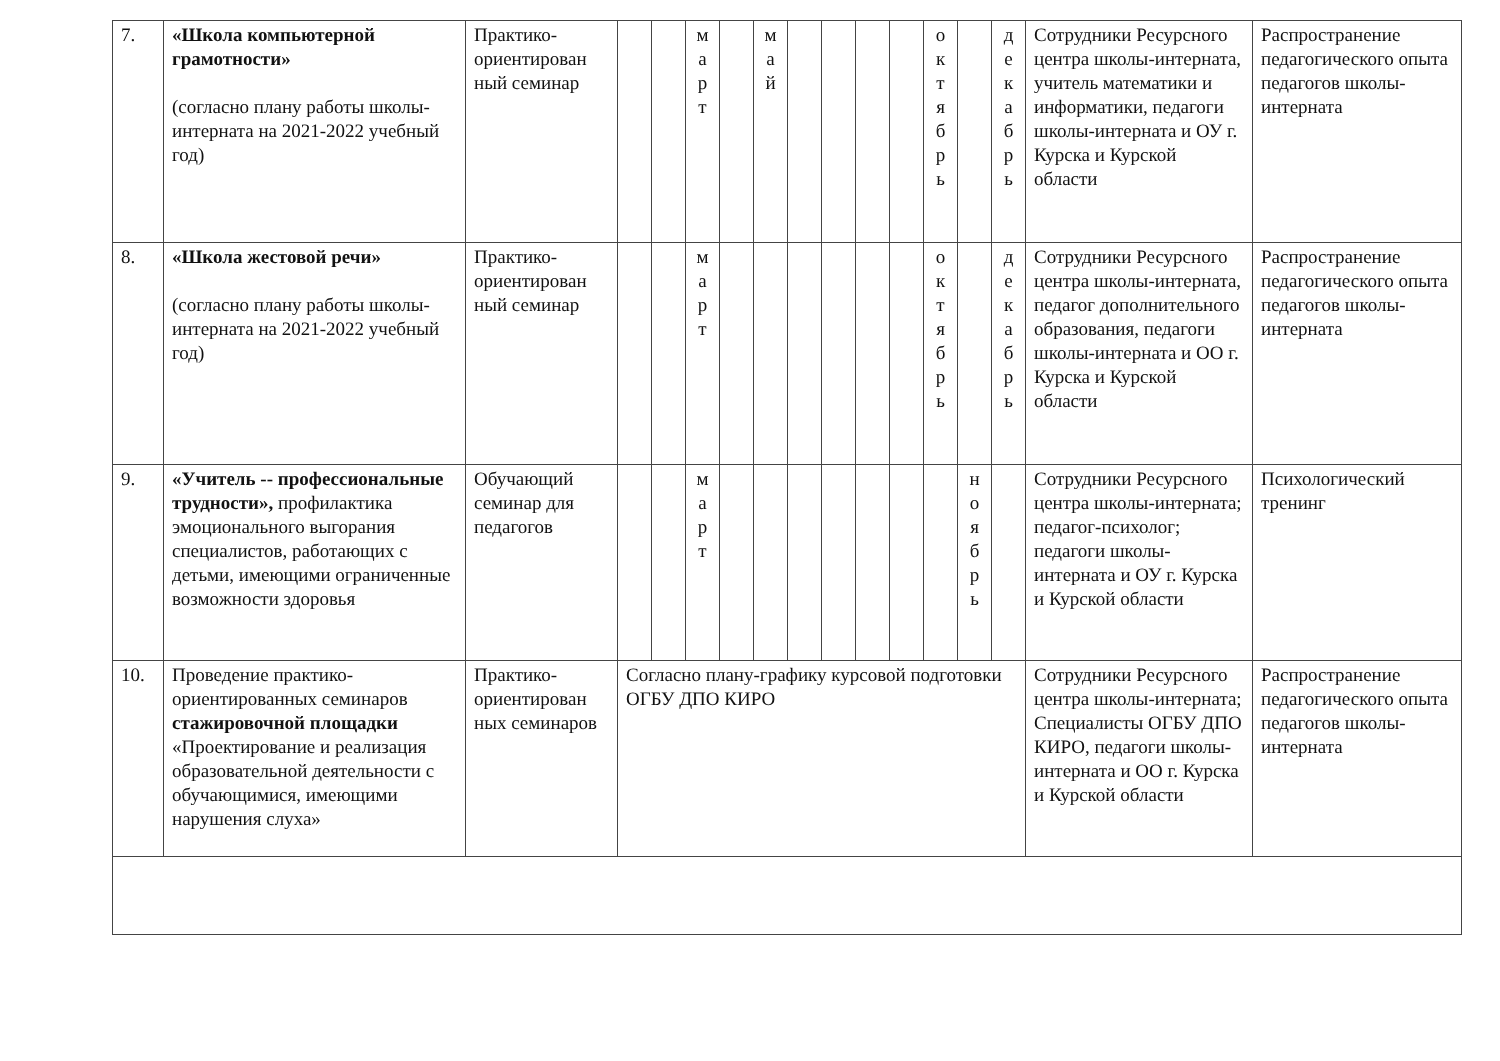| 7. | «Школа компьютерной грамотности» (согласно плану работы школы-интерната на 2021-2022 учебный год) | Практико-ориентирован ный семинар | | | м а р т | | м а й | | | | | о к т я б р ь | | д е к а б р ь | Сотрудники Ресурсного центра школы-интерната, учитель математики и информатики, педагоги школы-интерната и ОУ г. Курска и Курской области | Распространение педагогического опыта педагогов школы-интерната |
| 8. | «Школа жестовой речи» (согласно плану работы школы-интерната на 2021-2022 учебный год) | Практико-ориентирован ный семинар | | | м а р т | | | | | | | о к т я б р ь | | д е к а б р ь | Сотрудники Ресурсного центра школы-интерната, педагог дополнительного образования, педагоги школы-интерната и ОО г. Курска и Курской области | Распространение педагогического опыта педагогов школы-интерната |
| 9. | «Учитель -- профессиональные трудности», профилактика эмоционального выгорания специалистов, работающих с детьми, имеющими ограниченные возможности здоровья | Обучающий семинар для педагогов | | | м а р т | | | | | | | | н о я б р ь | | Сотрудники Ресурсного центра школы-интерната; педагог-психолог; педагоги школы-интерната и ОУ г. Курска и Курской области | Психологический тренинг |
| 10. | Проведение практико-ориентированных семинаров стажировочной площадки «Проектирование и реализация образовательной деятельности с обучающимися, имеющими нарушения слуха» | Практико-ориентирован ных семинаров | Согласно плану-графику курсовой подготовки ОГБУ ДПО КИРО | | | | | | | | | | | | Сотрудники Ресурсного центра школы-интерната; Специалисты ОГБУ ДПО КИРО, педагоги школы-интерната и ОО г. Курска и Курской области | Распространение педагогического опыта педагогов школы-интерната |